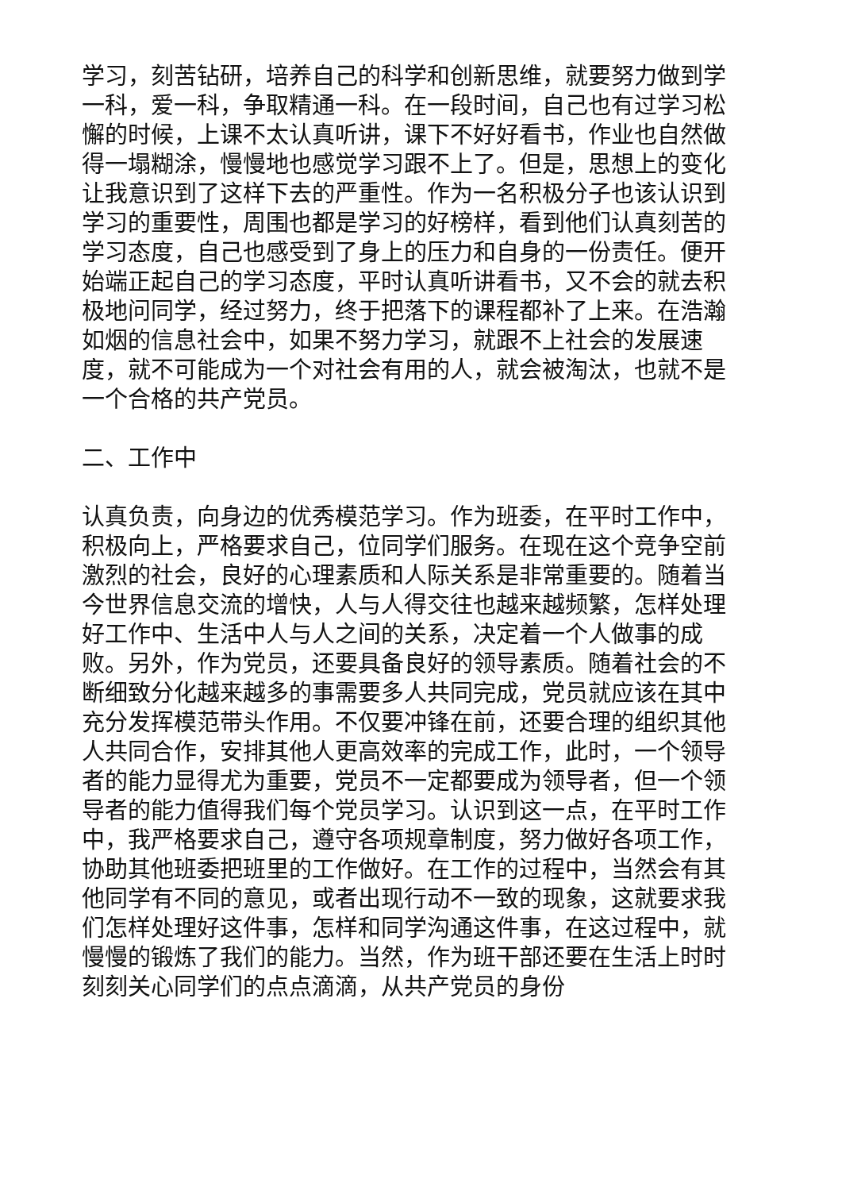学习，刻苦钻研，培养自己的科学和创新思维，就要努力做到学一科，爱一科，争取精通一科。在一段时间，自己也有过学习松懈的时候，上课不太认真听讲，课下不好好看书，作业也自然做得一塌糊涂，慢慢地也感觉学习跟不上了。但是，思想上的变化让我意识到了这样下去的严重性。作为一名积极分子也该认识到学习的重要性，周围也都是学习的好榜样，看到他们认真刻苦的学习态度，自己也感受到了身上的压力和自身的一份责任。便开始端正起自己的学习态度，平时认真听讲看书，又不会的就去积极地问同学，经过努力，终于把落下的课程都补了上来。在浩瀚如烟的信息社会中，如果不努力学习，就跟不上社会的发展速度，就不可能成为一个对社会有用的人，就会被淘汰，也就不是一个合格的共产党员。
二、工作中
认真负责，向身边的优秀模范学习。作为班委，在平时工作中，积极向上，严格要求自己，位同学们服务。在现在这个竞争空前激烈的社会，良好的心理素质和人际关系是非常重要的。随着当今世界信息交流的增快，人与人得交往也越来越频繁，怎样处理好工作中、生活中人与人之间的关系，决定着一个人做事的成败。另外，作为党员，还要具备良好的领导素质。随着社会的不断细致分化越来越多的事需要多人共同完成，党员就应该在其中充分发挥模范带头作用。不仅要冲锋在前，还要合理的组织其他人共同合作，安排其他人更高效率的完成工作，此时，一个领导者的能力显得尤为重要，党员不一定都要成为领导者，但一个领导者的能力值得我们每个党员学习。认识到这一点，在平时工作中，我严格要求自己，遵守各项规章制度，努力做好各项工作，协助其他班委把班里的工作做好。在工作的过程中，当然会有其他同学有不同的意见，或者出现行动不一致的现象，这就要求我们怎样处理好这件事，怎样和同学沟通这件事，在这过程中，就慢慢的锻炼了我们的能力。当然，作为班干部还要在生活上时时刻刻关心同学们的点点滴滴，从共产党员的身份